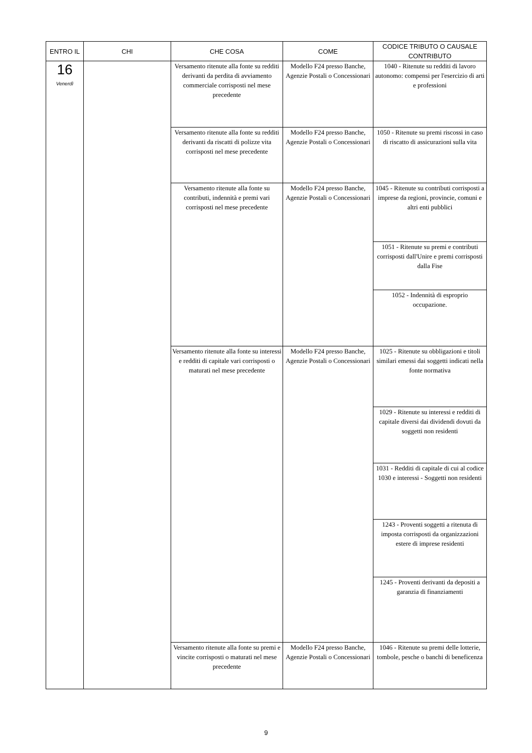| ENTRO IL | CHI | CHE COSA | COME | CODICE TRIBUTO O CAUSALE CONTRIBUTO |
| --- | --- | --- | --- | --- |
| 16 Venerdì | | Versamento ritenute alla fonte su redditi derivanti da perdita di avviamento commerciale corrisposti nel mese precedente | Modello F24 presso Banche, Agenzie Postali o Concessionari | 1040 - Ritenute su redditi di lavoro autonomo: compensi per l'esercizio di arti e professioni |
| | | Versamento ritenute alla fonte su redditi derivanti da riscatti di polizze vita corrisposti nel mese precedente | Modello F24 presso Banche, Agenzie Postali o Concessionari | 1050 - Ritenute su premi riscossi in caso di riscatto di assicurazioni sulla vita |
| | | Versamento ritenute alla fonte su contributi, indennità e premi vari corrisposti nel mese precedente | Modello F24 presso Banche, Agenzie Postali o Concessionari | 1045 - Ritenute su contributi corrisposti a imprese da regioni, provincie, comuni e altri enti pubblici |
| | | | | 1051 - Ritenute su premi e contributi corrisposti dall'Unire e premi corrisposti dalla Fise |
| | | | | 1052 - Indennità di esproprio occupazione. |
| | | Versamento ritenute alla fonte su interessi e redditi di capitale vari corrisposti o maturati nel mese precedente | Modello F24 presso Banche, Agenzie Postali o Concessionari | 1025 - Ritenute su obbligazioni e titoli similari emessi dai soggetti indicati nella fonte normativa |
| | | | | 1029 - Ritenute su interessi e redditi di capitale diversi dai dividendi dovuti da soggetti non residenti |
| | | | | 1031 - Redditi di capitale di cui al codice 1030 e interessi - Soggetti non residenti |
| | | | | 1243 - Proventi soggetti a ritenuta di imposta corrisposti da organizzazioni estere di imprese residenti |
| | | | | 1245 - Proventi derivanti da depositi a garanzia di finanziamenti |
| | | Versamento ritenute alla fonte su premi e vincite corrisposti o maturati nel mese precedente | Modello F24 presso Banche, Agenzie Postali o Concessionari | 1046 - Ritenute su premi delle lotterie, tombole, pesche o banchi di beneficenza |
9